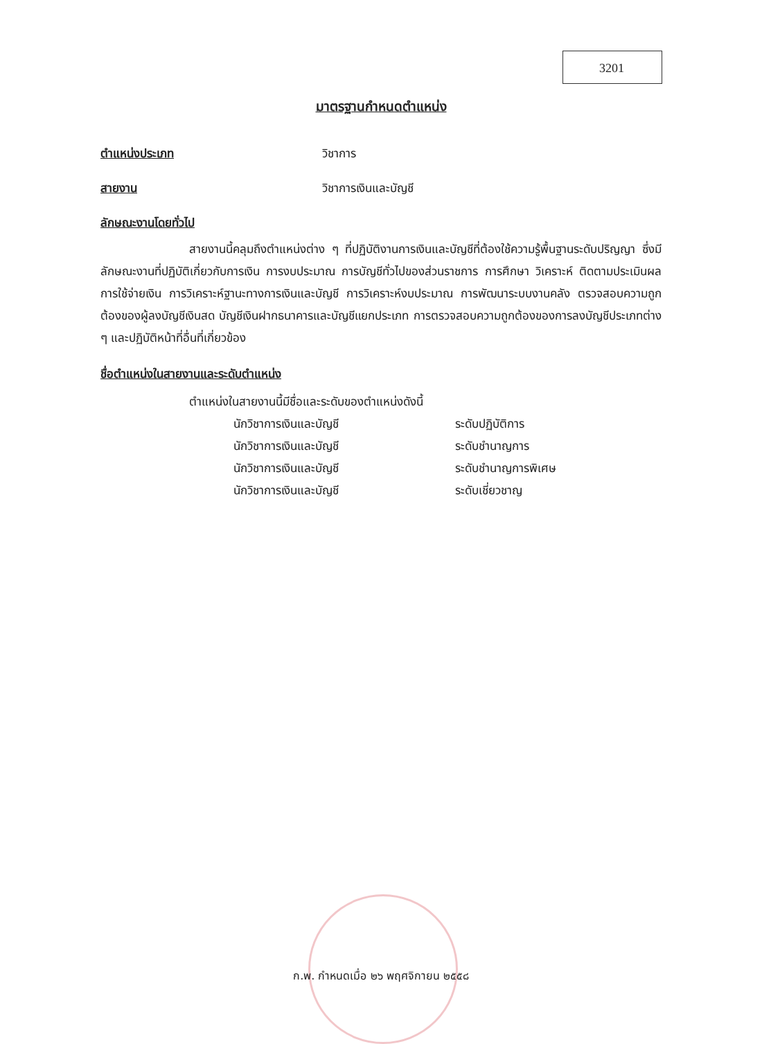3201
มาตรฐานกำหนดตำแหน่ง
ตำแหน่งประเภท วิชาการ
สายงาน วิชาการเงินและบัญชี
ลักษณะงานโดยทั่วไป
สายงานนี้คลุมถึงตำแหน่งต่าง ๆ ที่ปฏิบัติงานการเงินและบัญชีที่ต้องใช้ความรู้พื้นฐานระดับปริญญา ซึ่งมีลักษณะงานที่ปฏิบัติเกี่ยวกับการเงิน การงบประมาณ การบัญชีทั่วไปของส่วนราชการ การศึกษา วิเคราะห์ ติดตามประเมินผลการใช้จ่ายเงิน การวิเคราะห์ฐานะทางการเงินและบัญชี การวิเคราะห์งบประมาณ การพัฒนาระบบงานคลัง ตรวจสอบความถูกต้องของผู้ลงบัญชีเงินสด บัญชีเงินฝากธนาคารและบัญชีแยกประเภท การตรวจสอบความถูกต้องของการลงบัญชีประเภทต่าง ๆ และปฏิบัติหน้าที่อื่นที่เกี่ยวข้อง
ชื่อตำแหน่งในสายงานและระดับตำแหน่ง
ตำแหน่งในสายงานนี้มีชื่อและระดับของตำแหน่งดังนี้
นักวิชาการเงินและบัญชี ระดับปฏิบัติการ
นักวิชาการเงินและบัญชี ระดับชำนาญการ
นักวิชาการเงินและบัญชี ระดับชำนาญการพิเศษ
นักวิชาการเงินและบัญชี ระดับเชี่ยวชาญ
ก.พ. กำหนดเมื่อ ๒๖ พฤศจิกายน ๒๕๕๘